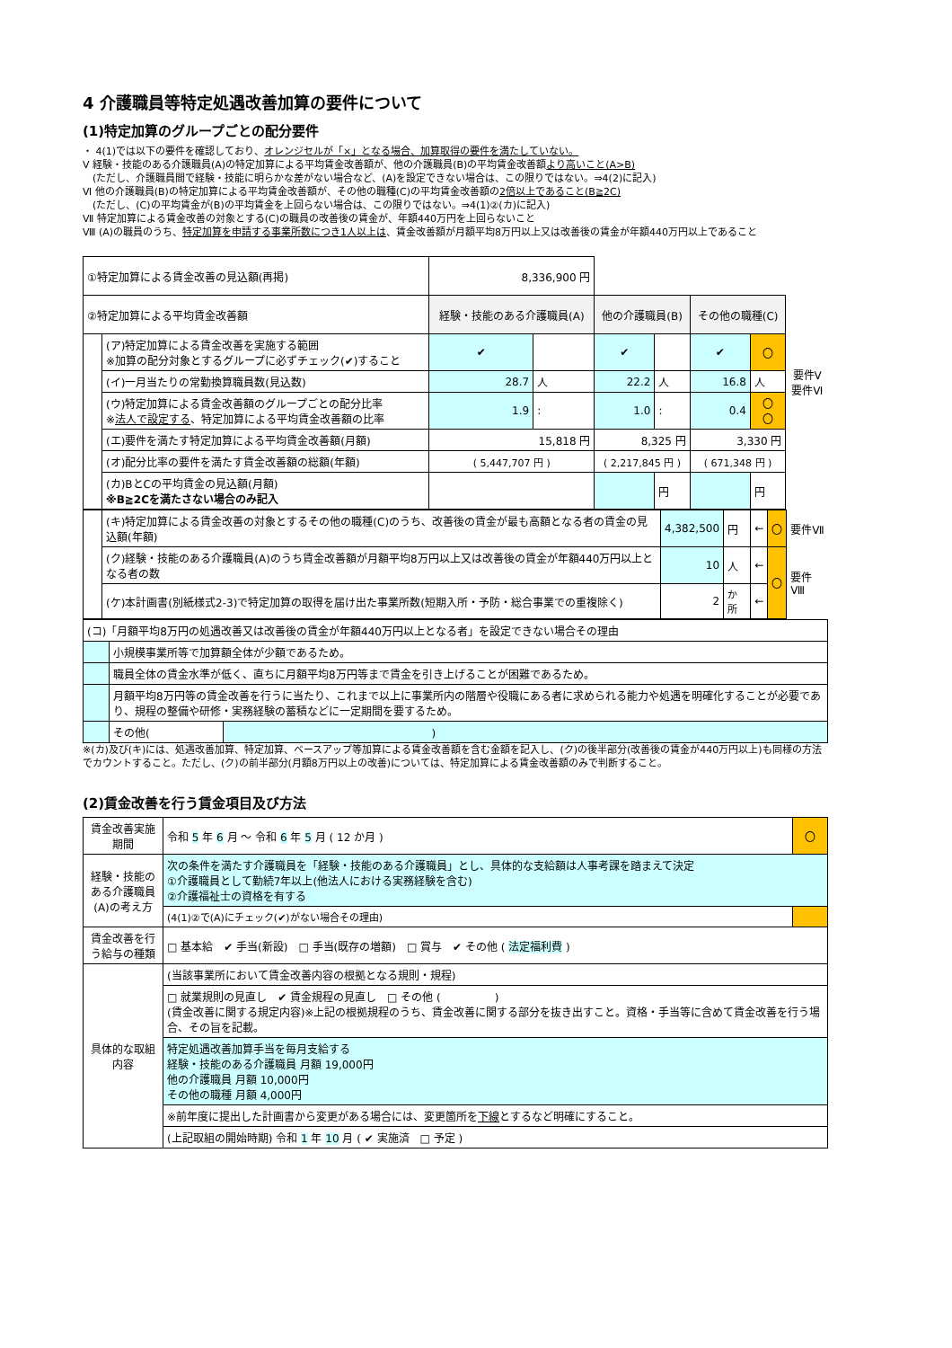4 介護職員等特定処遇改善加算の要件について
(1)特定加算のグループごとの配分要件
・ 4(1)では以下の要件を確認しており、オレンジセルが「×」となる場合、加算取得の要件を満たしていない。
Ⅴ 経験・技能のある介護職員(A)の特定加算による平均賃金改善額が、他の介護職員(B)の平均賃金改善額より高いこと(A>B)
　(ただし、介護職員間で経験・技能に明らかな差がない場合など、(A)を設定できない場合は、この限りではない。⇒4(2)に記入)
Ⅵ 他の介護職員(B)の特定加算による平均賃金改善額が、その他の職種(C)の平均賃金改善額の2倍以上であること(B≧2C)
　(ただし、(C)の平均賃金が(B)の平均賃金を上回らない場合は、この限りではない。⇒4(1)②(カ)に記入)
Ⅶ 特定加算による賃金改善の対象とする(C)の職員の改善後の賃金が、年額440万円を上回らないこと
Ⅷ (A)の職員のうち、特定加算を申請する事業所数につき1人以上は、賃金改善額が月額平均8万円以上又は改善後の賃金が年額440万円以上であること
| ①特定加算による賃金改善の見込額(再掲) | | 8,336,900 円 | | | | | | |
| ②特定加算による平均賃金改善額 | | 経験・技能のある介護職員(A) | | 他の介護職員(B) | | その他の職種(C) | | |
| | (ア)特定加算による賃金改善を実施する範囲 ※加算の配分対象とするグループに必ずチェック(✔)すること | ✔ | | ✔ | | ✔ | 〇 | 要件Ⅴ 要件Ⅵ |
| | (イ)一月当たりの常勤換算職員数(見込数) | 28.7 | 人 | 22.2 | 人 | 16.8 | 人 | |
| | (ウ)特定加算による賃金改善額のグループごとの配分比率 ※ 法人で設定する 、特定加算による平均賃金改善額の比率 | 1.9 | : | 1.0 | : | 0.4 | 〇 〇 | |
| | (エ)要件を満たす特定加算による平均賃金改善額(月額) | 15,818 円 | | 8,325 円 | | 3,330 円 | | |
| | (オ)配分比率の要件を満たす賃金改善額の総額(年額) | ( 5,447,707 円 ) | | ( 2,217,845 円 ) | | ( 671,348 円 ) | | |
| | (カ)BとCの平均賃金の見込額(月額) ※B≧2Cを満たさない場合のみ記入 | | | | 円 | | 円 | |
| | (キ)特定加算による賃金改善の対象とするその他の職種(C)のうち、改善後の賃金が最も高額となる者の賃金の見込額(年額) | 4,382,500 | 円 | ← | 〇 | 要件Ⅶ |
| | (ク)経験・技能のある介護職員(A)のうち賃金改善額が月額平均8万円以上又は改善後の賃金が年額440万円以上となる者の数 | 10 | 人 | ← | 〇 | 要件Ⅷ |
| | (ケ)本計画書(別紙様式2-3)で特定加算の取得を届け出た事業所数(短期入所・予防・総合事業での重複除く) | 2 | か所 | ← | | |
| (コ)「月額平均8万円の処遇改善又は改善後の賃金が年額440万円以上となる者」を設定できない場合その理由 | | |
| | 小規模事業所等で加算額全体が少額であるため。 | |
| | 職員全体の賃金水準が低く、直ちに月額平均8万円等まで賃金を引き上げることが困難であるため。 | |
| | 月額平均8万円等の賃金改善を行うに当たり、これまで以上に事業所内の階層や役職にある者に求められる能力や処遇を明確化することが必要であり、規程の整備や研修・実務経験の蓄積などに一定期間を要するため。 | |
| | その他( | ) |
※(カ)及び(キ)には、処遇改善加算、特定加算、ベースアップ等加算による賃金改善額を含む金額を記入し、(ク)の後半部分(改善後の賃金が440万円以上)も同様の方法でカウントすること。ただし、(ク)の前半部分(月額8万円以上の改善)については、特定加算による賃金改善額のみで判断すること。
(2)賃金改善を行う賃金項目及び方法
| 賃金改善実施期間 | 令和 5 年 6 月 ～ 令和 6 年 5 月 ( 12 か月 ) | 〇 |
| 経験・技能のある介護職員(A)の考え方 | 次の条件を満たす介護職員を「経験・技能のある介護職員」とし、具体的な支給額は人事考課を踏まえて決定 ①介護職員として勤続7年以上(他法人における実務経験を含む) ②介護福祉士の資格を有する | |
| | (4(1)②で(A)にチェック(✔)がない場合その理由) | |
| 賃金改善を行う給与の種類 | □ 基本給 ✔ 手当(新設) □ 手当(既存の増額) □ 賞与 ✔ その他 ( 法定福利費 ) | |
| 具体的な取組内容 | (当該事業所において賃金改善内容の根拠となる規則・規程) | |
| | □ 就業規則の見直し ✔ 賃金規程の見直し □ その他 ( ) (賃金改善に関する規定内容)※上記の根拠規程のうち、賃金改善に関する部分を抜き出すこと。資格・手当等に含めて賃金改善を行う場合、その旨を記載。 | |
| | 特定処遇改善加算手当を毎月支給する 経験・技能のある介護職員 月額 19,000円 他の介護職員 月額 10,000円 その他の職種 月額 4,000円 | |
| | ※前年度に提出した計画書から変更がある場合には、変更箇所を 下線 とするなど明確にすること。 | |
| | (上記取組の開始時期) 令和 1 年 10 月 ( ✔ 実施済 □ 予定 ) | |